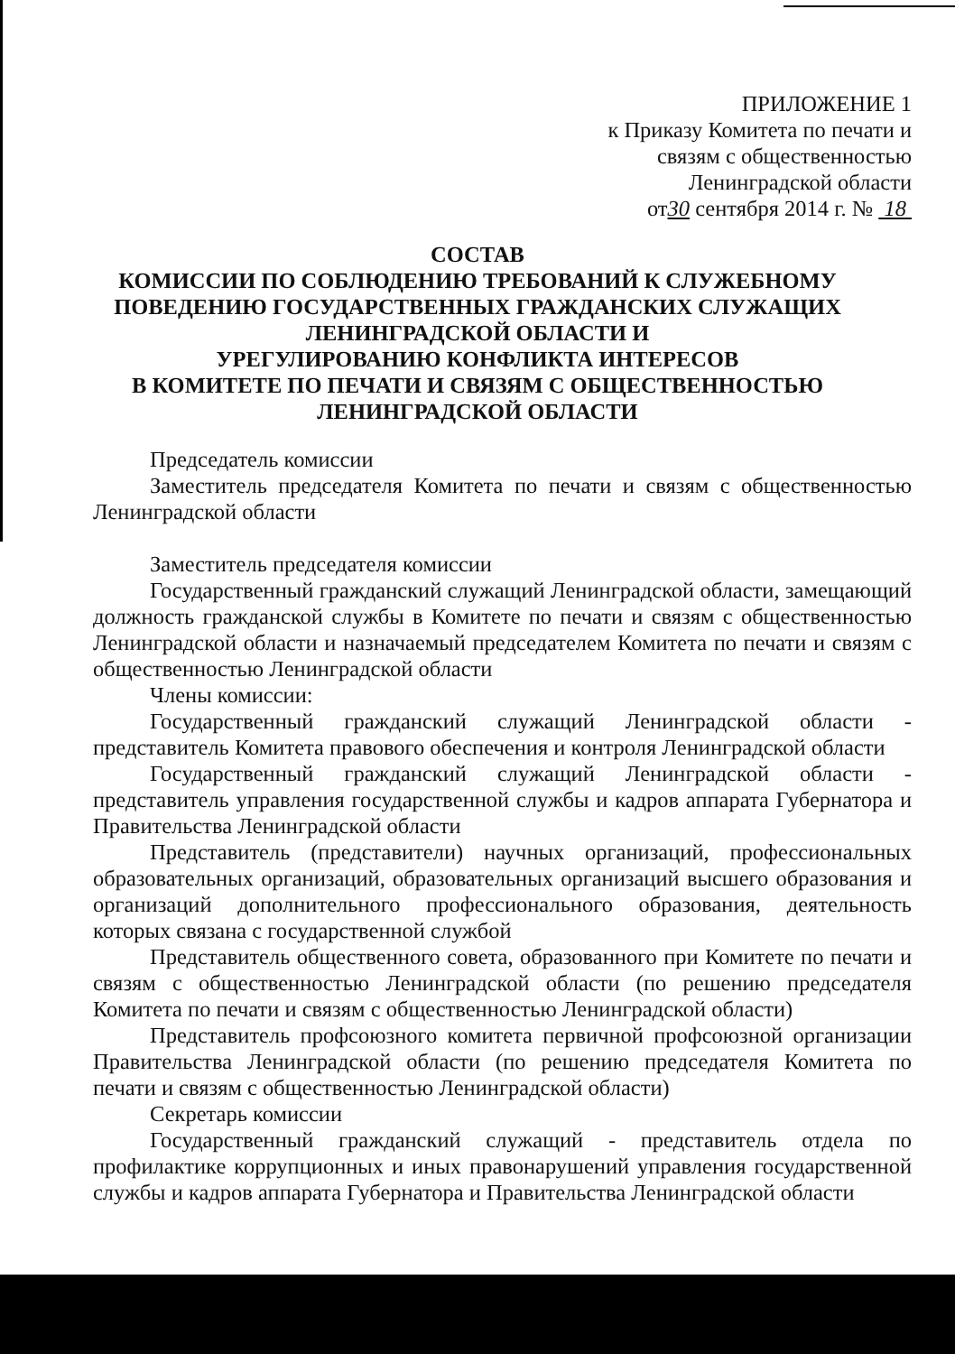ПРИЛОЖЕНИЕ 1
к Приказу Комитета по печати и
связям с общественностью
Ленинградской области
от30 сентября 2014 г. № 18
СОСТАВ
КОМИССИИ ПО СОБЛЮДЕНИЮ ТРЕБОВАНИЙ К СЛУЖЕБНОМУ ПОВЕДЕНИЮ ГОСУДАРСТВЕННЫХ ГРАЖДАНСКИХ СЛУЖАЩИХ ЛЕНИНГРАДСКОЙ ОБЛАСТИ И
УРЕГУЛИРОВАНИЮ КОНФЛИКТА ИНТЕРЕСОВ
В КОМИТЕТЕ ПО ПЕЧАТИ И СВЯЗЯМ С ОБЩЕСТВЕННОСТЬЮ ЛЕНИНГРАДСКОЙ ОБЛАСТИ
Председатель комиссии
Заместитель председателя Комитета по печати и связям с общественностью Ленинградской области
Заместитель председателя комиссии
Государственный гражданский служащий Ленинградской области, замещающий должность гражданской службы в Комитете по печати и связям с общественностью Ленинградской области и назначаемый председателем Комитета по печати и связям с общественностью Ленинградской области
Члены комиссии:
Государственный гражданский служащий Ленинградской области - представитель Комитета правового обеспечения и контроля Ленинградской области
Государственный гражданский служащий Ленинградской области - представитель управления государственной службы и кадров аппарата Губернатора и Правительства Ленинградской области
Представитель (представители) научных организаций, профессиональных образовательных организаций, образовательных организаций высшего образования и организаций дополнительного профессионального образования, деятельность которых связана с государственной службой
Представитель общественного совета, образованного при Комитете по печати и связям с общественностью Ленинградской области (по решению председателя Комитета по печати и связям с общественностью Ленинградской области)
Представитель профсоюзного комитета первичной профсоюзной организации Правительства Ленинградской области (по решению председателя Комитета по печати и связям с общественностью Ленинградской области)
Секретарь комиссии
Государственный гражданский служащий - представитель отдела по профилактике коррупционных и иных правонарушений управления государственной службы и кадров аппарата Губернатора и Правительства Ленинградской области